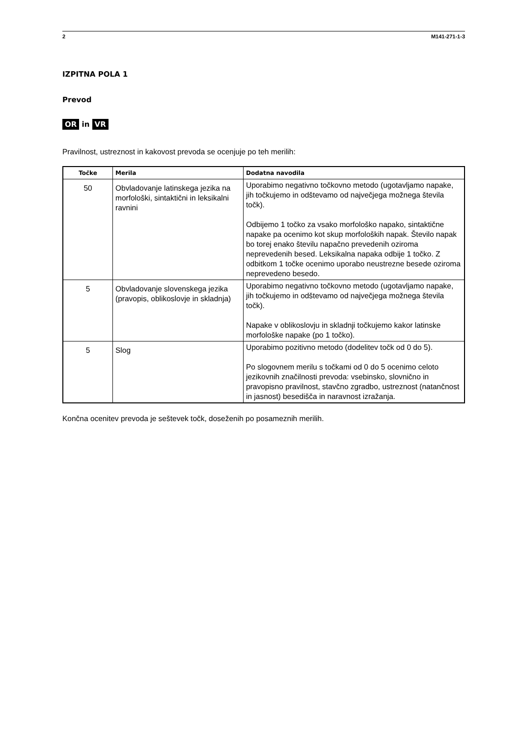2 M141-271-1-3
IZPITNA POLA 1
Prevod
OR in VR
Pravilnost, ustreznost in kakovost prevoda se ocenjuje po teh merilih:
| Točke | Merila | Dodatna navodila |
| --- | --- | --- |
| 50 | Obvladovanje latinskega jezika na morfološki, sintaktični in leksikalni ravnini | Uporabimo negativno točkovno metodo (ugotavljamo napake, jih točkujemo in odštevamo od največjega možnega števila točk). Odbijemo 1 točko za vsako morfološko napako, sintaktične napake pa ocenimo kot skup morfoloških napak. Število napak bo torej enako številu napačno prevedenih oziroma neprevedenih besed. Leksikalna napaka odbije 1 točko. Z odbitkom 1 točke ocenimo uporabo neustrezne besede oziroma neprevedeno besedo. |
| 5 | Obvladovanje slovenskega jezika (pravopis, oblikoslovje in skladnja) | Uporabimo negativno točkovno metodo (ugotavljamo napake, jih točkujemo in odštevamo od največjega možnega števila točk). Napake v oblikoslovju in skladnji točkujemo kakor latinske morfološke napake (po 1 točko). |
| 5 | Slog | Uporabimo pozitivno metodo (dodelitev točk od 0 do 5). Po slogovnem merilu s točkami od 0 do 5 ocenimo celoto jezikovnih značilnosti prevoda: vsebinsko, slovnično in pravopisno pravilnost, stavčno zgradbo, ustreznost (natančnost in jasnost) besedišča in naravnost izražanja. |
Končna ocenitev prevoda je seštevek točk, doseženih po posameznih merilih.